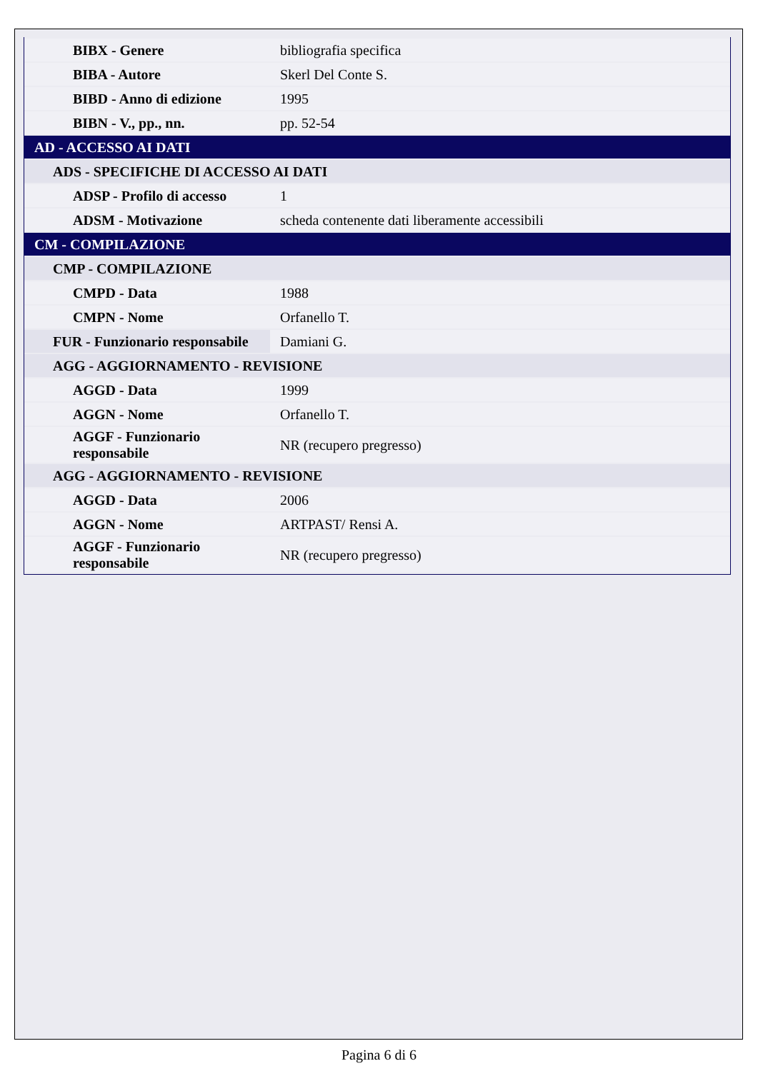| BIBX - Genere | bibliografia specifica |
| BIBA - Autore | Skerl Del Conte S. |
| BIBD - Anno di edizione | 1995 |
| BIBN - V., pp., nn. | pp. 52-54 |
| AD - ACCESSO AI DATI | |
| ADS - SPECIFICHE DI ACCESSO AI DATI | |
| ADSP - Profilo di accesso | 1 |
| ADSM - Motivazione | scheda contenente dati liberamente accessibili |
| CM - COMPILAZIONE | |
| CMP - COMPILAZIONE | |
| CMPD - Data | 1988 |
| CMPN - Nome | Orfanello T. |
| FUR - Funzionario responsabile | Damiani G. |
| AGG - AGGIORNAMENTO - REVISIONE | |
| AGGD - Data | 1999 |
| AGGN - Nome | Orfanello T. |
| AGGF - Funzionario responsabile | NR (recupero pregresso) |
| AGG - AGGIORNAMENTO - REVISIONE | |
| AGGD - Data | 2006 |
| AGGN - Nome | ARTPAST/ Rensi A. |
| AGGF - Funzionario responsabile | NR (recupero pregresso) |
Pagina 6 di 6